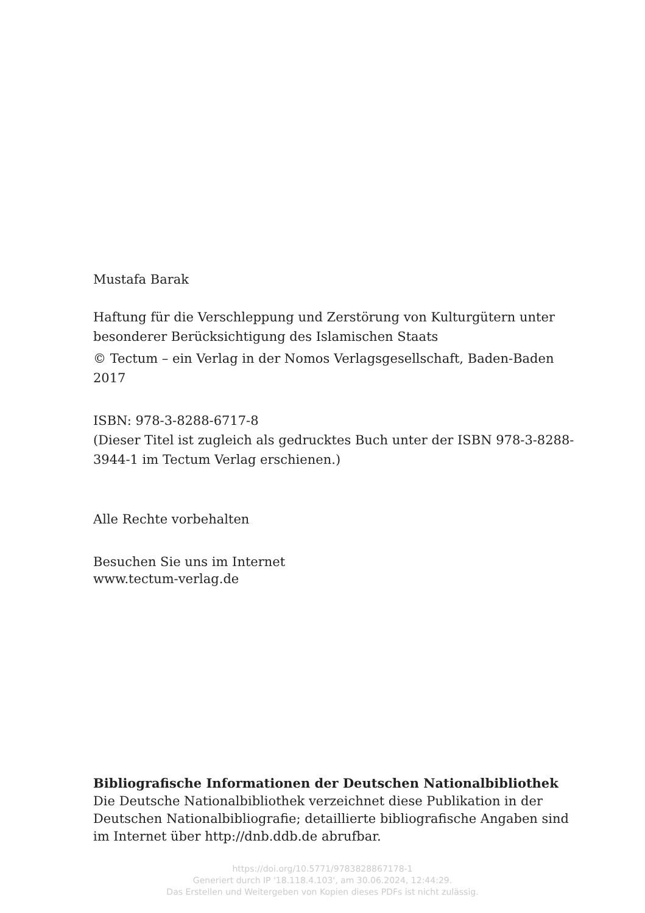Mustafa Barak
Haftung für die Verschleppung und Zerstörung von Kulturgütern unter besonderer Berücksichtigung des Islamischen Staats
© Tectum – ein Verlag in der Nomos Verlagsgesellschaft, Baden-Baden 2017
ISBN: 978-3-8288-6717-8
(Dieser Titel ist zugleich als gedrucktes Buch unter der ISBN 978-3-8288-3944-1 im Tectum Verlag erschienen.)
Alle Rechte vorbehalten
Besuchen Sie uns im Internet
www.tectum-verlag.de
Bibliografische Informationen der Deutschen Nationalbibliothek
Die Deutsche Nationalbibliothek verzeichnet diese Publikation in der Deutschen Nationalbibliografie; detaillierte bibliografische Angaben sind im Internet über http://dnb.ddb.de abrufbar.
https://doi.org/10.5771/9783828867178-1
Generiert durch IP '18.118.4.103', am 30.06.2024, 12:44:29.
Das Erstellen und Weitergeben von Kopien dieses PDFs ist nicht zulässig.